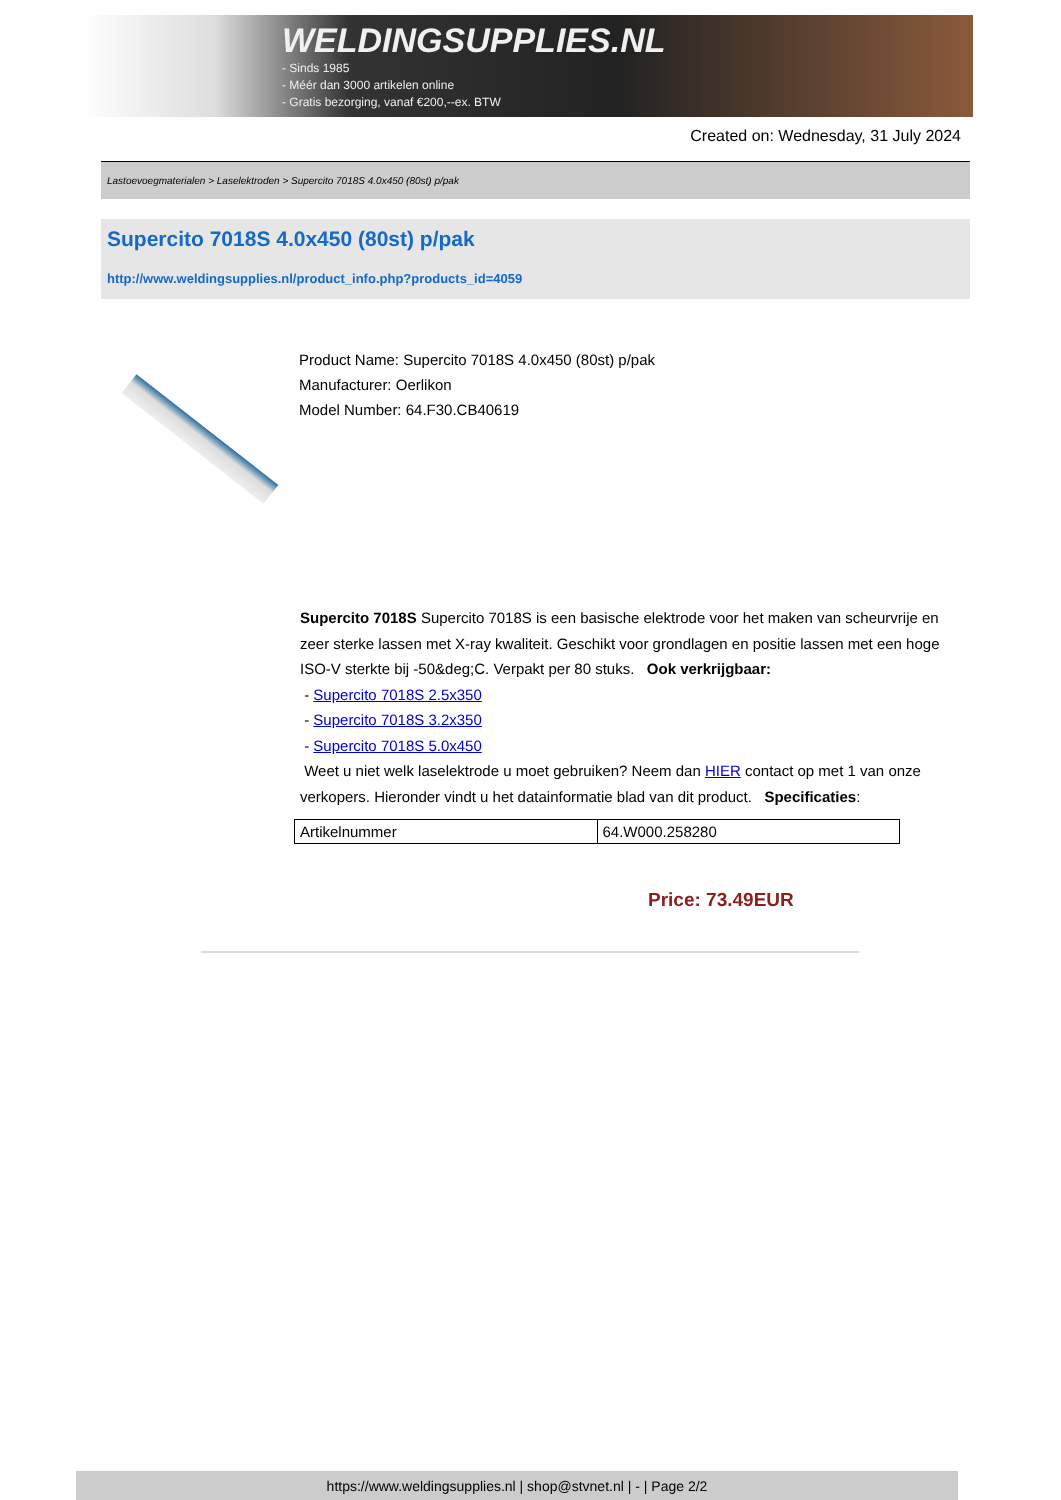WELDINGSUPPLIES.NL
- Sinds 1985
- Méér dan 3000 artikelen online
- Gratis bezorging, vanaf €200,--ex. BTW
Created on: Wednesday, 31 July 2024
Lastoevoegmaterialen > Laselektroden > Supercito 7018S 4.0x450 (80st) p/pak
Supercito 7018S 4.0x450 (80st) p/pak
http://www.weldingsupplies.nl/product_info.php?products_id=4059
Product Name: Supercito 7018S 4.0x450 (80st) p/pak
Manufacturer: Oerlikon
Model Number: 64.F30.CB40619
Supercito 7018S Supercito 7018S is een basische elektrode voor het maken van scheurvrije en zeer sterke lassen met X-ray kwaliteit. Geschikt voor grondlagen en positie lassen met een hoge ISO-V sterkte bij -50&deg;C. Verpakt per 80 stuks. Ook verkrijgbaar:
- Supercito 7018S 2.5x350
- Supercito 7018S 3.2x350
- Supercito 7018S 5.0x450
Weet u niet welk laselektrode u moet gebruiken? Neem dan HIER contact op met 1 van onze verkopers. Hieronder vindt u het datainformatie blad van dit product. Specificaties:
| Artikelnummer | 64.W000.258280 |
Price: 73.49EUR
https://www.weldingsupplies.nl | shop@stvnet.nl | - | Page 2/2